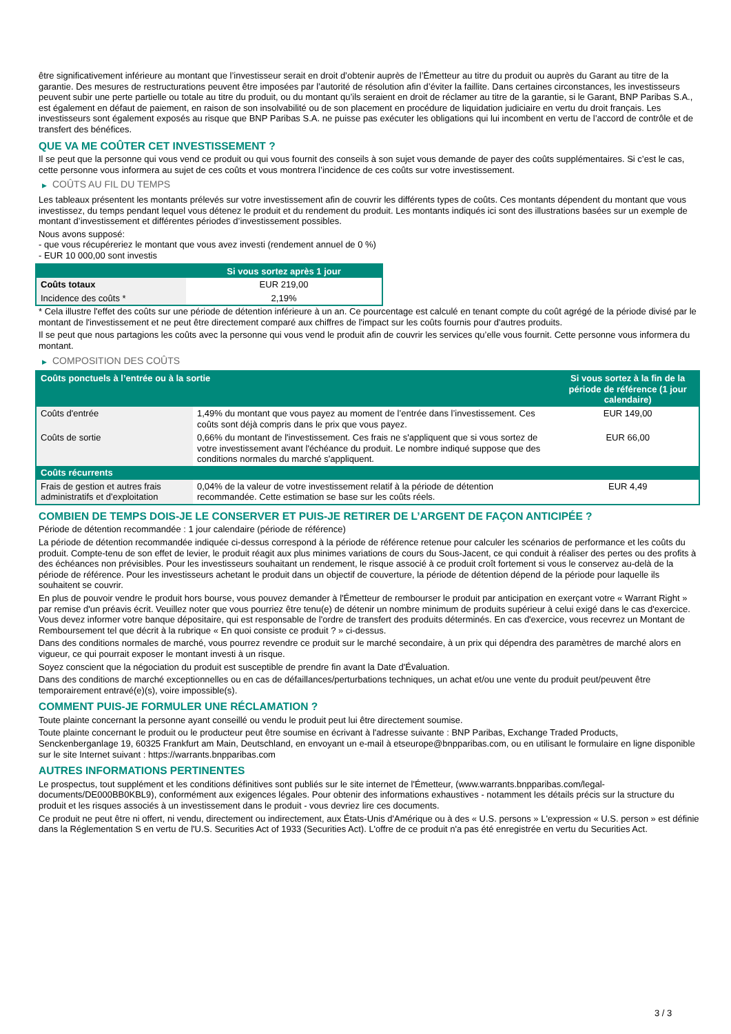être significativement inférieure au montant que l’investisseur serait en droit d’obtenir auprès de l’Émetteur au titre du produit ou auprès du Garant au titre de la garantie. Des mesures de restructurations peuvent être imposées par l’autorité de résolution afin d’éviter la faillite. Dans certaines circonstances, les investisseurs peuvent subir une perte partielle ou totale au titre du produit, ou du montant qu’ils seraient en droit de réclamer au titre de la garantie, si le Garant, BNP Paribas S.A., est également en défaut de paiement, en raison de son insolvabilité ou de son placement en procédure de liquidation judiciaire en vertu du droit français. Les investisseurs sont également exposés au risque que BNP Paribas S.A. ne puisse pas exécuter les obligations qui lui incombent en vertu de l’accord de contrôle et de transfert des bénéfices.
QUE VA ME COÛTER CET INVESTISSEMENT ?
Il se peut que la personne qui vous vend ce produit ou qui vous fournit des conseils à son sujet vous demande de payer des coûts supplémentaires. Si c’est le cas, cette personne vous informera au sujet de ces coûts et vous montrera l’incidence de ces coûts sur votre investissement.
▶ COÛTS AU FIL DU TEMPS
Les tableaux présentent les montants prélevés sur votre investissement afin de couvrir les différents types de coûts. Ces montants dépendent du montant que vous investissez, du temps pendant lequel vous détenez le produit et du rendement du produit. Les montants indiqués ici sont des illustrations basées sur un exemple de montant d’investissement et différentes périodes d’investissement possibles.
Nous avons supposé:
- que vous récupéreriez le montant que vous avez investi (rendement annuel de 0 %)
- EUR 10 000,00 sont investis
| | Si vous sortez après 1 jour |
| --- | --- |
| Coûts totaux | EUR 219,00 |
| Incidence des coûts * | 2,19% |
* Cela illustre l'effet des coûts sur une période de détention inférieure à un an. Ce pourcentage est calculé en tenant compte du coût agrégé de la période divisé par le montant de l'investissement et ne peut être directement comparé aux chiffres de l'impact sur les coûts fournis pour d'autres produits.
Il se peut que nous partagions les coûts avec la personne qui vous vend le produit afin de couvrir les services qu’elle vous fournit. Cette personne vous informera du montant.
▶ COMPOSITION DES COÛTS
| Coûts ponctuels à l’entrée ou à la sortie | | Si vous sortez à la fin de la période de référence (1 jour calendaire) |
| --- | --- | --- |
| Coûts d'entrée | 1,49% du montant que vous payez au moment de l’entrée dans l’investissement. Ces coûts sont déjà compris dans le prix que vous payez. | EUR 149,00 |
| Coûts de sortie | 0,66% du montant de l'investissement. Ces frais ne s'appliquent que si vous sortez de votre investissement avant l'échéance du produit. Le nombre indiqué suppose que des conditions normales du marché s'appliquent. | EUR 66,00 |
| Coûts récurrents | | |
| Frais de gestion et autres frais administratifs et d’exploitation | 0,04% de la valeur de votre investissement relatif à la période de détention recommandée. Cette estimation se base sur les coûts réels. | EUR 4,49 |
COMBIEN DE TEMPS DOIS-JE LE CONSERVER ET PUIS-JE RETIRER DE L’ARGENT DE FAÇON ANTICIPÉE ?
Période de détention recommandée : 1 jour calendaire (période de référence)
La période de détention recommandée indiquée ci-dessus correspond à la période de référence retenue pour calculer les scénarios de performance et les coûts du produit. Compte-tenu de son effet de levier, le produit réagit aux plus minimes variations de cours du Sous-Jacent, ce qui conduit à réaliser des pertes ou des profits à des échéances non prévisibles. Pour les investisseurs souhaitant un rendement, le risque associé à ce produit croît fortement si vous le conservez au-delà de la période de référence. Pour les investisseurs achetant le produit dans un objectif de couverture, la période de détention dépend de la période pour laquelle ils souhaitent se couvrir.
En plus de pouvoir vendre le produit hors bourse, vous pouvez demander à l'Émetteur de rembourser le produit par anticipation en exerçant votre « Warrant Right » par remise d'un préavis écrit. Veuillez noter que vous pourriez être tenu(e) de détenir un nombre minimum de produits supérieur à celui exigé dans le cas d'exercice. Vous devez informer votre banque dépositaire, qui est responsable de l'ordre de transfert des produits déterminés. En cas d'exercice, vous recevrez un Montant de Remboursement tel que décrit à la rubrique « En quoi consiste ce produit ? » ci-dessus.
Dans des conditions normales de marché, vous pourrez revendre ce produit sur le marché secondaire, à un prix qui dépendra des paramètres de marché alors en vigueur, ce qui pourrait exposer le montant investi à un risque.
Soyez conscient que la négociation du produit est susceptible de prendre fin avant la Date d'Évaluation.
Dans des conditions de marché exceptionnelles ou en cas de défaillances/perturbations techniques, un achat et/ou une vente du produit peut/peuvent être temporairement entravé(e)(s), voire impossible(s).
COMMENT PUIS-JE FORMULER UNE RÉCLAMATION ?
Toute plainte concernant la personne ayant conseillé ou vendu le produit peut lui être directement soumise.
Toute plainte concernant le produit ou le producteur peut être soumise en écrivant à l'adresse suivante : BNP Paribas, Exchange Traded Products, Senckenberganlage 19, 60325 Frankfurt am Main, Deutschland, en envoyant un e-mail à etseurope@bnpparibas.com, ou en utilisant le formulaire en ligne disponible sur le site Internet suivant : https://warrants.bnpparibas.com
AUTRES INFORMATIONS PERTINENTES
Le prospectus, tout supplément et les conditions définitives sont publiés sur le site internet de l'Émetteur, (www.warrants.bnpparibas.com/legal-documents/DE000BB0KBL9), conformément aux exigences légales. Pour obtenir des informations exhaustives - notamment les détails précis sur la structure du produit et les risques associés à un investissement dans le produit - vous devriez lire ces documents.
Ce produit ne peut être ni offert, ni vendu, directement ou indirectement, aux États-Unis d'Amérique ou à des « U.S. persons » L'expression « U.S. person » est définie dans la Réglementation S en vertu de l'U.S. Securities Act of 1933 (Securities Act). L'offre de ce produit n'a pas été enregistrée en vertu du Securities Act.
3 / 3